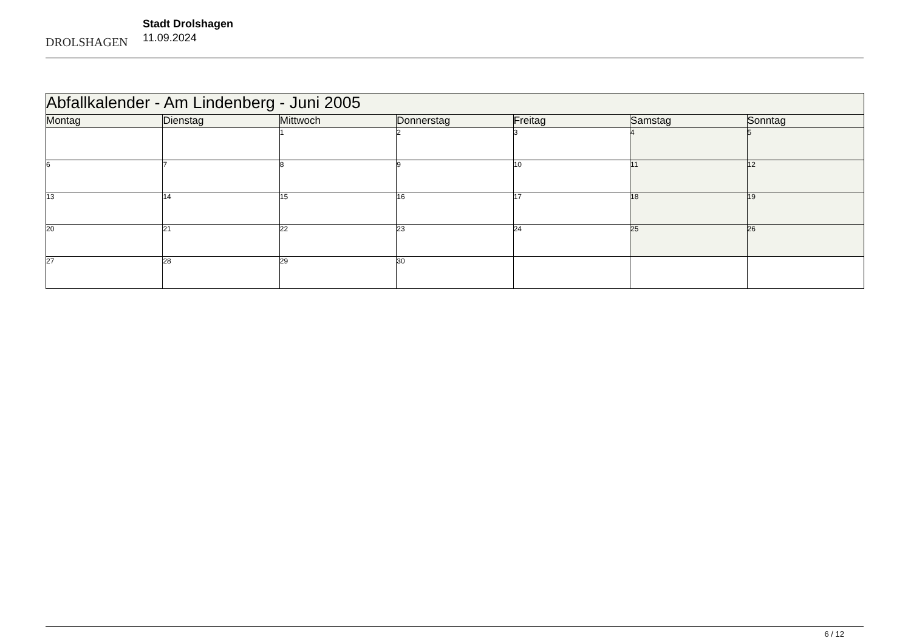DROLSHAGEN
Stadt Drolshagen
11.09.2024
| Abfallkalender - Am Lindenberg - Juni 2005 | | | | | | |
| Montag | Dienstag | Mittwoch | Donnerstag | Freitag | Samstag | Sonntag |
| | | 1 | 2 | 3 | 4 | 5 |
| 6 | 7 | 8 | 9 | 10 | 11 | 12 |
| 13 | 14 | 15 | 16 | 17 | 18 | 19 |
| 20 | 21 | 22 | 23 | 24 | 25 | 26 |
| 27 | 28 | 29 | 30 | | | |
6 / 12